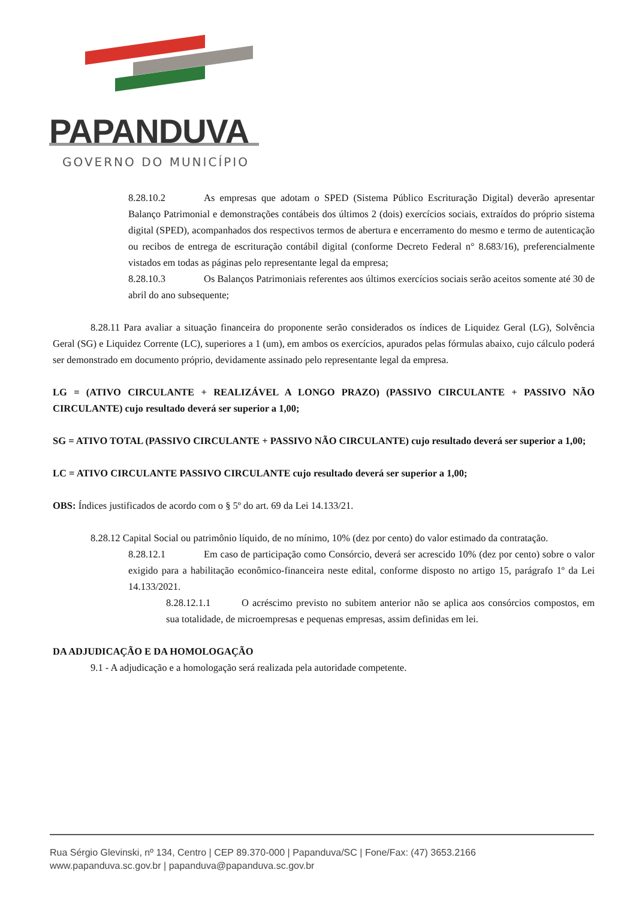PAPANDUVA
GOVERNO DO MUNICÍPIO
8.28.10.2 As empresas que adotam o SPED (Sistema Público Escrituração Digital) deverão apresentar Balanço Patrimonial e demonstrações contábeis dos últimos 2 (dois) exercícios sociais, extraídos do próprio sistema digital (SPED), acompanhados dos respectivos termos de abertura e encerramento do mesmo e termo de autenticação ou recibos de entrega de escrituração contábil digital (conforme Decreto Federal n° 8.683/16), preferencialmente vistados em todas as páginas pelo representante legal da empresa;
8.28.10.3 Os Balanços Patrimoniais referentes aos últimos exercícios sociais serão aceitos somente até 30 de abril do ano subsequente;
8.28.11 Para avaliar a situação financeira do proponente serão considerados os índices de Liquidez Geral (LG), Solvência Geral (SG) e Liquidez Corrente (LC), superiores a 1 (um), em ambos os exercícios, apurados pelas fórmulas abaixo, cujo cálculo poderá ser demonstrado em documento próprio, devidamente assinado pelo representante legal da empresa.
LG = (ATIVO CIRCULANTE + REALIZÁVEL A LONGO PRAZO) (PASSIVO CIRCULANTE + PASSIVO NÃO CIRCULANTE) cujo resultado deverá ser superior a 1,00;
SG = ATIVO TOTAL (PASSIVO CIRCULANTE + PASSIVO NÃO CIRCULANTE) cujo resultado deverá ser superior a 1,00;
LC = ATIVO CIRCULANTE PASSIVO CIRCULANTE cujo resultado deverá ser superior a 1,00;
OBS: Índices justificados de acordo com o § 5º do art. 69 da Lei 14.133/21.
8.28.12 Capital Social ou patrimônio líquido, de no mínimo, 10% (dez por cento) do valor estimado da contratação.
8.28.12.1 Em caso de participação como Consórcio, deverá ser acrescido 10% (dez por cento) sobre o valor exigido para a habilitação econômico-financeira neste edital, conforme disposto no artigo 15, parágrafo 1º da Lei 14.133/2021.
8.28.12.1.1 O acréscimo previsto no subitem anterior não se aplica aos consórcios compostos, em sua totalidade, de microempresas e pequenas empresas, assim definidas em lei.
DA ADJUDICAÇÃO E DA HOMOLOGAÇÃO
9.1 - A adjudicação e a homologação será realizada pela autoridade competente.
Rua Sérgio Glevinski, nº 134, Centro | CEP 89.370-000 | Papanduva/SC | Fone/Fax: (47) 3653.2166
www.papanduva.sc.gov.br | papanduva@papanduva.sc.gov.br